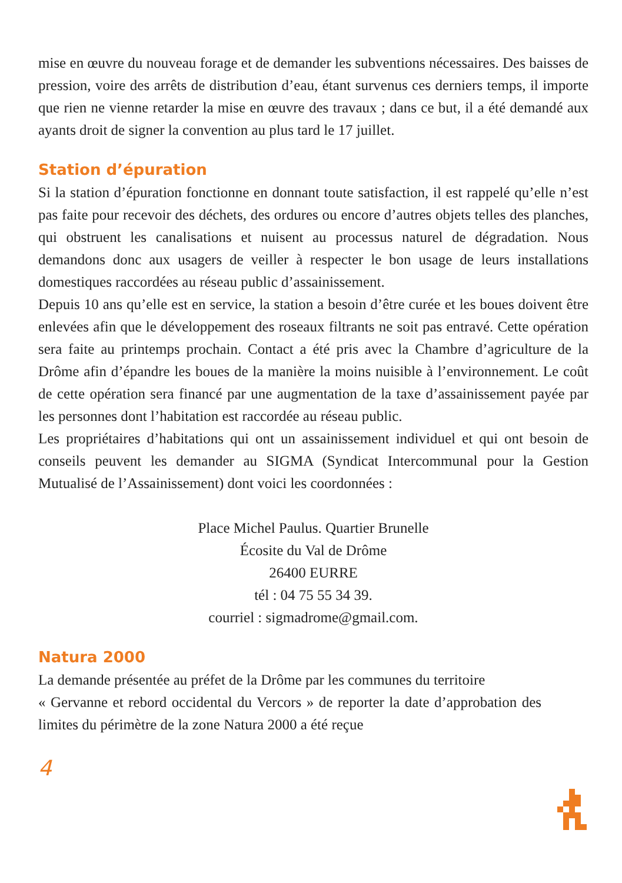mise en œuvre du nouveau forage et de demander les subventions nécessaires. Des baisses de pression, voire des arrêts de distribution d’eau, étant survenus ces derniers temps, il importe que rien ne vienne retarder la mise en œuvre des travaux ; dans ce but, il a été demandé aux ayants droit de signer la convention au plus tard le 17 juillet.
Station d’épuration
Si la station d’épuration fonctionne en donnant toute satisfaction, il est rappelé qu’elle n’est pas faite pour recevoir des déchets, des ordures ou encore d’autres objets telles des planches, qui obstruent les canalisations et nuisent au processus naturel de dégradation. Nous demandons donc aux usagers de veiller à respecter le bon usage de leurs installations domestiques raccordées au réseau public d’assainissement.
Depuis 10 ans qu’elle est en service, la station a besoin d’être curée et les boues doivent être enlevées afin que le développement des roseaux filtrants ne soit pas entravé. Cette opération sera faite au printemps prochain. Contact a été pris avec la Chambre d’agriculture de la Drôme afin d’épandre les boues de la manière la moins nuisible à l’environnement. Le coût de cette opération sera financé par une augmentation de la taxe d’assainissement payée par les personnes dont l’habitation est raccordée au réseau public.
Les propriétaires d’habitations qui ont un assainissement individuel et qui ont besoin de conseils peuvent les demander au SIGMA (Syndicat Intercommunal pour la Gestion Mutualisé de l’Assainissement) dont voici les coordonnées :
Place Michel Paulus. Quartier Brunelle
Écosite du Val de Drôme
26400 EURRE
tél : 04 75 55 34 39.
courriel : sigmadrome@gmail.com.
Natura 2000
La demande présentée au préfet de la Drôme par les communes du territoire
« Gervanne et rebord occidental du Vercors » de reporter la date d’approbation des limites du périmètre de la zone Natura 2000 a été reçue
4